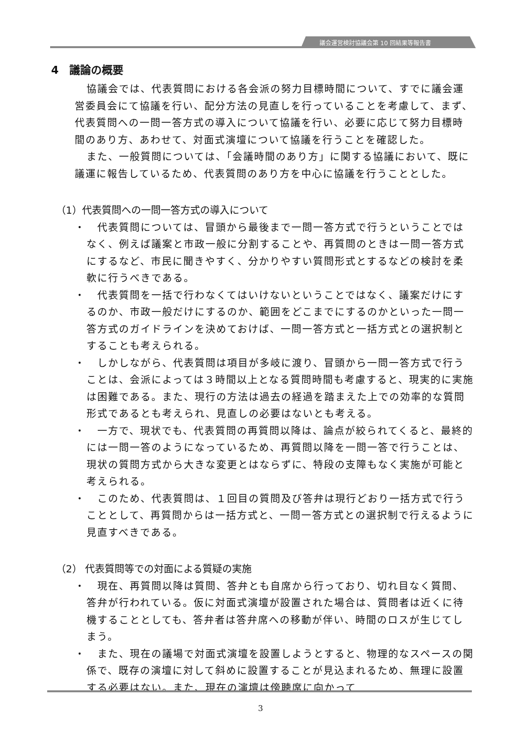議会運営検討協議会第 10 回結果等報告書
4　議論の概要
協議会では、代表質問における各会派の努力目標時間について、すでに議会運営委員会にて協議を行い、配分方法の見直しを行っていることを考慮して、まず、代表質問への一問一答方式の導入について協議を行い、必要に応じて努力目標時間のあり方、あわせて、対面式演壇について協議を行うことを確認した。
また、一般質問については、「会議時間のあり方」に関する協議において、既に議運に報告しているため、代表質問のあり方を中心に協議を行うこととした。
（1）代表質問への一問一答方式の導入について
・　代表質問については、冒頭から最後まで一問一答方式で行うということではなく、例えば議案と市政一般に分割することや、再質問のときは一問一答方式にするなど、市民に聞きやすく、分かりやすい質問形式とするなどの検討を柔軟に行うべきである。
・　代表質問を一括で行わなくてはいけないということではなく、議案だけにするのか、市政一般だけにするのか、範囲をどこまでにするのかといった一問一答方式のガイドラインを決めておけば、一問一答方式と一括方式との選択制とすることも考えられる。
・　しかしながら、代表質問は項目が多岐に渡り、冒頭から一問一答方式で行うことは、会派によっては３時間以上となる質問時間も考慮すると、現実的に実施は困難である。また、現行の方法は過去の経過を踏まえた上での効率的な質問形式であるとも考えられ、見直しの必要はないとも考える。
・　一方で、現状でも、代表質問の再質問以降は、論点が絞られてくると、最終的には一問一答のようになっているため、再質問以降を一問一答で行うことは、現状の質問方式から大きな変更とはならずに、特段の支障もなく実施が可能と考えられる。
・　このため、代表質問は、１回目の質問及び答弁は現行どおり一括方式で行うこととして、再質問からは一括方式と、一問一答方式との選択制で行えるように見直すべきである。
（2） 代表質問等での対面による質疑の実施
・　現在、再質問以降は質問、答弁とも自席から行っており、切れ目なく質問、答弁が行われている。仮に対面式演壇が設置された場合は、質問者は近くに待機することとしても、答弁者は答弁席への移動が伴い、時間のロスが生じてしまう。
・　また、現在の議場で対面式演壇を設置しようとすると、物理的なスペースの関係で、既存の演壇に対して斜めに設置することが見込まれるため、無理に設置する必要はない。また、現在の演壇は傍聴席に向かって
3